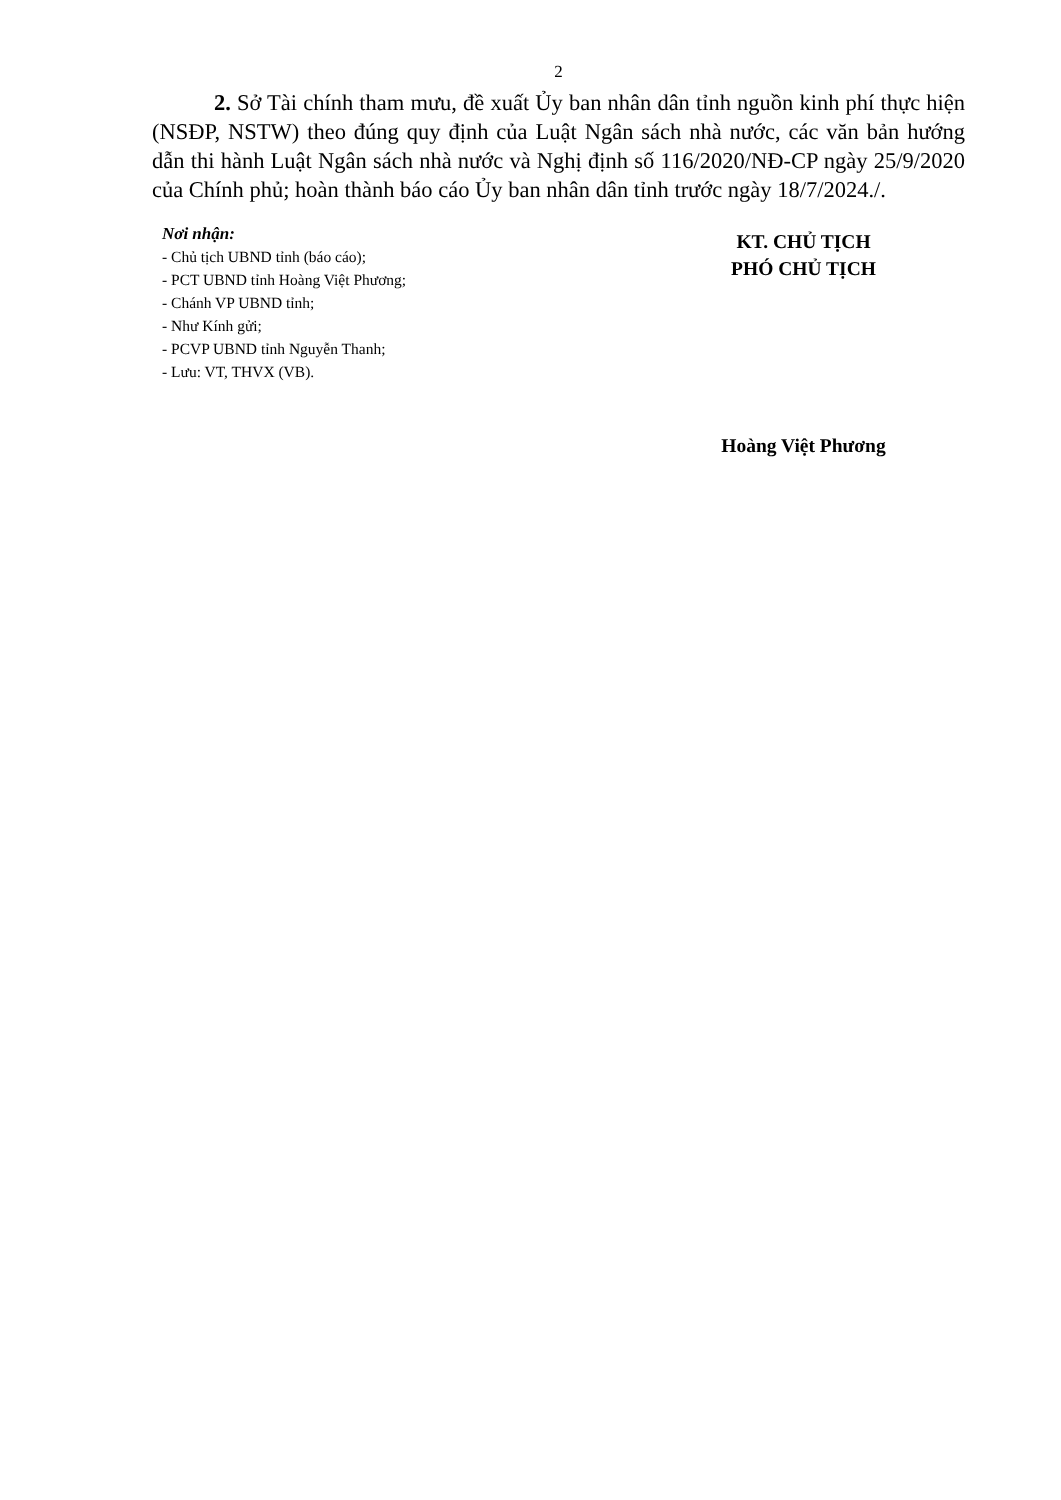2
2. Sở Tài chính tham mưu, đề xuất Ủy ban nhân dân tỉnh nguồn kinh phí thực hiện (NSĐP, NSTW) theo đúng quy định của Luật Ngân sách nhà nước, các văn bản hướng dẫn thi hành Luật Ngân sách nhà nước và Nghị định số 116/2020/NĐ-CP ngày 25/9/2020 của Chính phủ; hoàn thành báo cáo Ủy ban nhân dân tỉnh trước ngày 18/7/2024./.
Nơi nhận:
- Chủ tịch UBND tỉnh (báo cáo);
- PCT UBND tỉnh Hoàng Việt Phương;
- Chánh VP UBND tỉnh;
- Như Kính gửi;
- PCVP UBND tỉnh Nguyễn Thanh;
- Lưu: VT, THVX (VB).
KT. CHỦ TỊCH
PHÓ CHỦ TỊCH
Hoàng Việt Phương